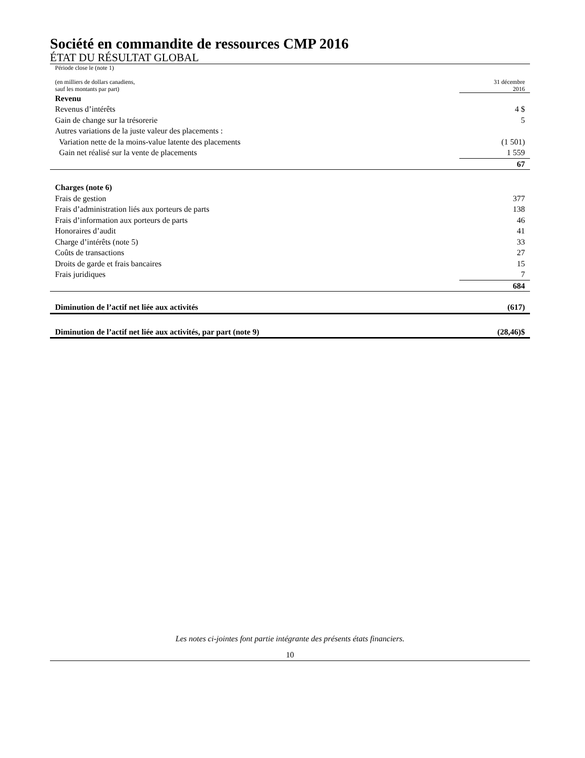Société en commandite de ressources CMP 2016
ÉTAT DU RÉSULTAT GLOBAL
| Période close le (note 1) | |
| (en milliers de dollars canadiens, sauf les montants par part) | 31 décembre 2016 |
| Revenu | |
| Revenus d’intérêts | 4 $ |
| Gain de change sur la trésorerie | 5 |
| Autres variations de la juste valeur des placements : | |
| Variation nette de la moins-value latente des placements | (1 501) |
| Gain net réalisé sur la vente de placements | 1 559 |
| | 67 |
| Charges (note 6) | |
| Frais de gestion | 377 |
| Frais d’administration liés aux porteurs de parts | 138 |
| Frais d’information aux porteurs de parts | 46 |
| Honoraires d’audit | 41 |
| Charge d’intérêts (note 5) | 33 |
| Coûts de transactions | 27 |
| Droits de garde et frais bancaires | 15 |
| Frais juridiques | 7 |
| | 684 |
| Diminution de l’actif net liée aux activités | (617) |
| Diminution de l’actif net liée aux activités, par part (note 9) | (28,46)$ |
Les notes ci-jointes font partie intégrante des présents états financiers.
10